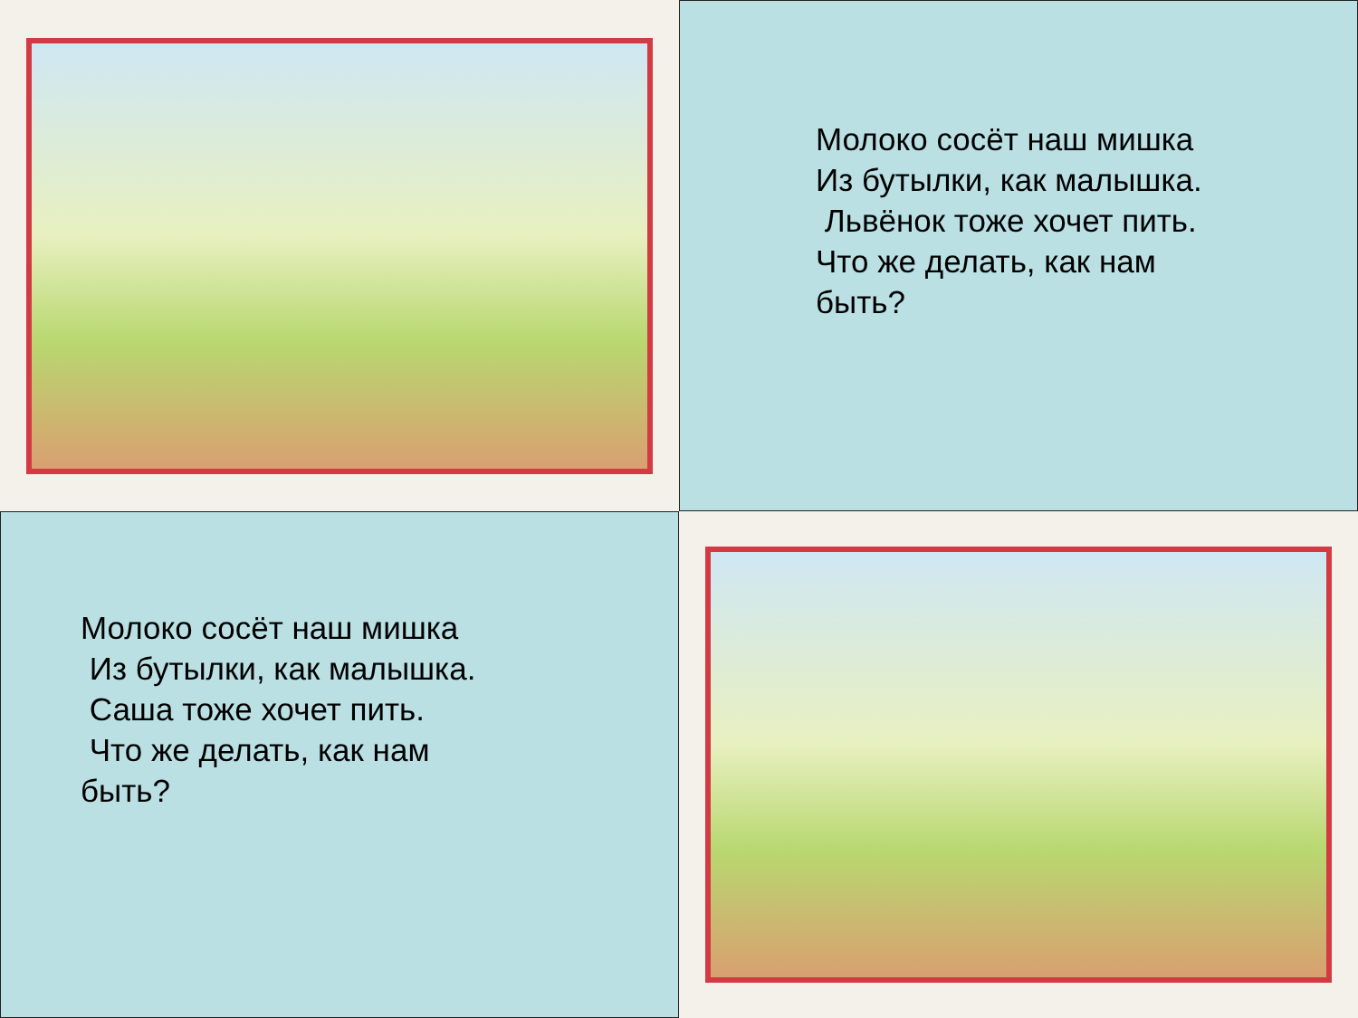Молоко сосёт наш мишка
Из бутылки, как малышка.
Львёнок тоже хочет пить.
Что же делать, как нам
быть?
Молоко сосёт наш мишка
Из бутылки, как малышка.
Саша тоже хочет пить.
Что же делать, как нам
быть?